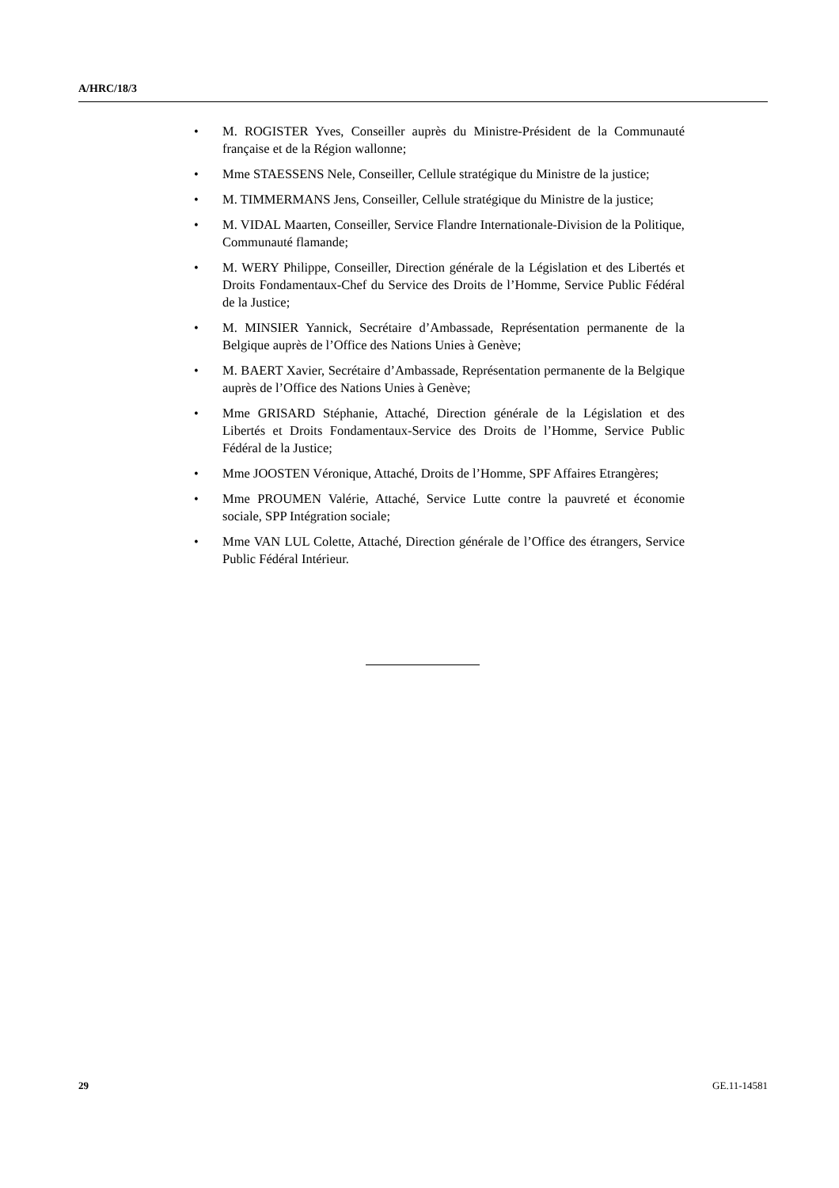A/HRC/18/3
• M. ROGISTER Yves, Conseiller auprès du Ministre-Président de la Communauté française et de la Région wallonne;
• Mme STAESSENS Nele, Conseiller, Cellule stratégique du Ministre de la justice;
• M. TIMMERMANS Jens, Conseiller, Cellule stratégique du Ministre de la justice;
• M. VIDAL Maarten, Conseiller, Service Flandre Internationale-Division de la Politique, Communauté flamande;
• M. WERY Philippe, Conseiller, Direction générale de la Législation et des Libertés et Droits Fondamentaux-Chef du Service des Droits de l’Homme, Service Public Fédéral de la Justice;
• M. MINSIER Yannick, Secrétaire d’Ambassade, Représentation permanente de la Belgique auprès de l’Office des Nations Unies à Genève;
• M. BAERT Xavier, Secrétaire d’Ambassade, Représentation permanente de la Belgique auprès de l’Office des Nations Unies à Genève;
• Mme GRISARD Stéphanie, Attaché, Direction générale de la Législation et des Libertés et Droits Fondamentaux-Service des Droits de l’Homme, Service Public Fédéral de la Justice;
• Mme JOOSTEN Véronique, Attaché, Droits de l’Homme, SPF Affaires Etrangères;
• Mme PROUMEN Valérie, Attaché, Service Lutte contre la pauvreté et économie sociale, SPP Intégration sociale;
• Mme VAN LUL Colette, Attaché, Direction générale de l’Office des étrangers, Service Public Fédéral Intérieur.
29 GE.11-14581